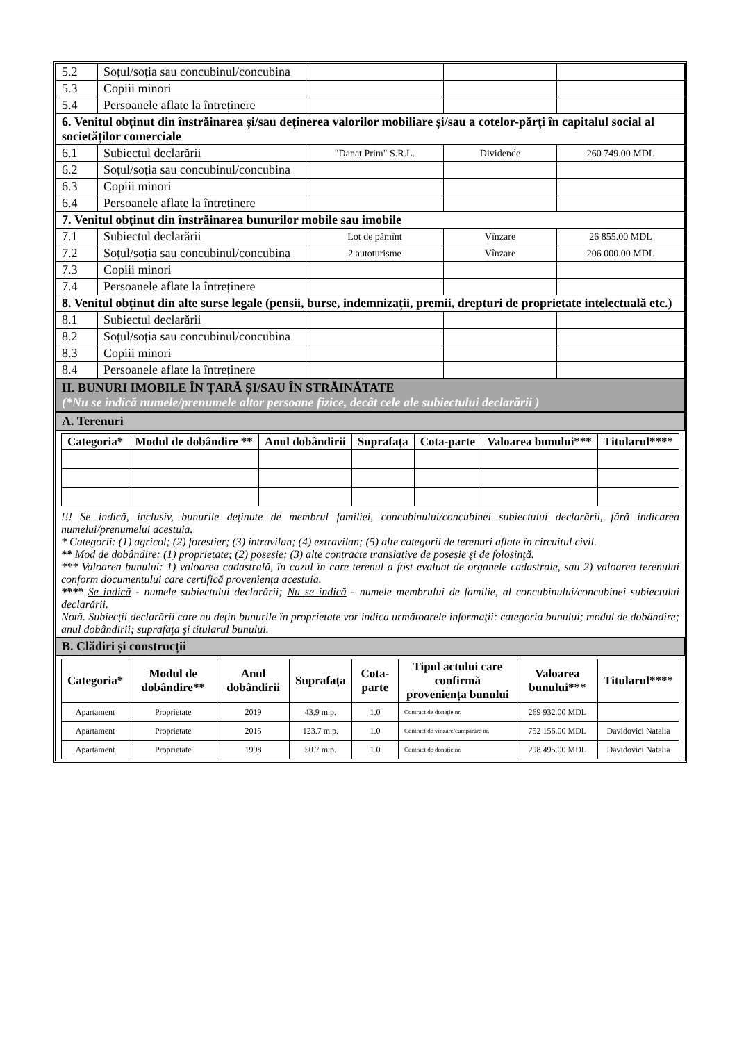| 5.2 | Soțul/soția sau concubinul/concubina | | | |
| 5.3 | Copiii minori | | | |
| 5.4 | Persoanele aflate la întreținere | | | |
| 6. Venitul obținut din înstrăinarea și/sau deținerea valorilor mobiliare și/sau a cotelor-părți în capitalul social al societăților comerciale | | | | |
| 6.1 | Subiectul declarării | "Danat Prim" S.R.L. | Dividende | 260 749.00 MDL |
| 6.2 | Soțul/soția sau concubinul/concubina | | | |
| 6.3 | Copiii minori | | | |
| 6.4 | Persoanele aflate la întreținere | | | |
| 7. Venitul obținut din înstrăinarea bunurilor mobile sau imobile | | | | |
| 7.1 | Subiectul declarării | Lot de pămînt | Vînzare | 26 855.00 MDL |
| 7.2 | Soțul/soția sau concubinul/concubina | 2 autoturisme | Vînzare | 206 000.00 MDL |
| 7.3 | Copiii minori | | | |
| 7.4 | Persoanele aflate la întreținere | | | |
| 8. Venitul obținut din alte surse legale (pensii, burse, indemnizații, premii, drepturi de proprietate intelectuală etc.) | | | | |
| 8.1 | Subiectul declarării | | | |
| 8.2 | Soțul/soția sau concubinul/concubina | | | |
| 8.3 | Copiii minori | | | |
| 8.4 | Persoanele aflate la întreținere | | | |
II. BUNURI IMOBILE ÎN ȚARĂ ȘI/SAU ÎN STRĂINĂTATE
(*Nu se indică numele/prenumele altor persoane fizice, decât cele ale subiectului declarării )
A. Terenuri
| Categoria* | Modul de dobândire ** | Anul dobândirii | Suprafața | Cota-parte | Valoarea bunului*** | Titularul**** |
| --- | --- | --- | --- | --- | --- | --- |
!!! Se indică, inclusiv, bunurile deținute de membrul familiei, concubinului/concubinei subiectului declarării, fără indicarea numelui/prenumelui acestuia.
* Categorii: (1) agricol; (2) forestier; (3) intravilan; (4) extravilan; (5) alte categorii de terenuri aflate în circuitul civil.
** Mod de dobândire: (1) proprietate; (2) posesie; (3) alte contracte translative de posesie şi de folosinţă.
*** Valoarea bunului: 1) valoarea cadastrală, în cazul în care terenul a fost evaluat de organele cadastrale, sau 2) valoarea terenului conform documentului care certifică proveniența acestuia.
**** Se indică - numele subiectului declarării; Nu se indică - numele membrului de familie, al concubinului/concubinei subiectului declarării.
Notă. Subiecţii declarării care nu deţin bunurile în proprietate vor indica următoarele informaţii: categoria bunului; modul de dobândire; anul dobândirii; suprafaţa şi titularul bunului.
B. Clădiri și construcții
| Categoria* | Modul de dobândire** | Anul dobândirii | Suprafața | Cota-parte | Tipul actului care confirmă proveniența bunului | Valoarea bunului*** | Titularul**** |
| --- | --- | --- | --- | --- | --- | --- | --- |
| Apartament | Proprietate | 2019 | 43.9 m.p. | 1.0 | Contract de donație nr. | 269 932.00 MDL | |
| Apartament | Proprietate | 2015 | 123.7 m.p. | 1.0 | Contract de vînzare/cumpărare nr. | 752 156.00 MDL | Davidovici Natalia |
| Apartament | Proprietate | 1998 | 50.7 m.p. | 1.0 | Contract de donație nr. | 298 495.00 MDL | Davidovici Natalia |